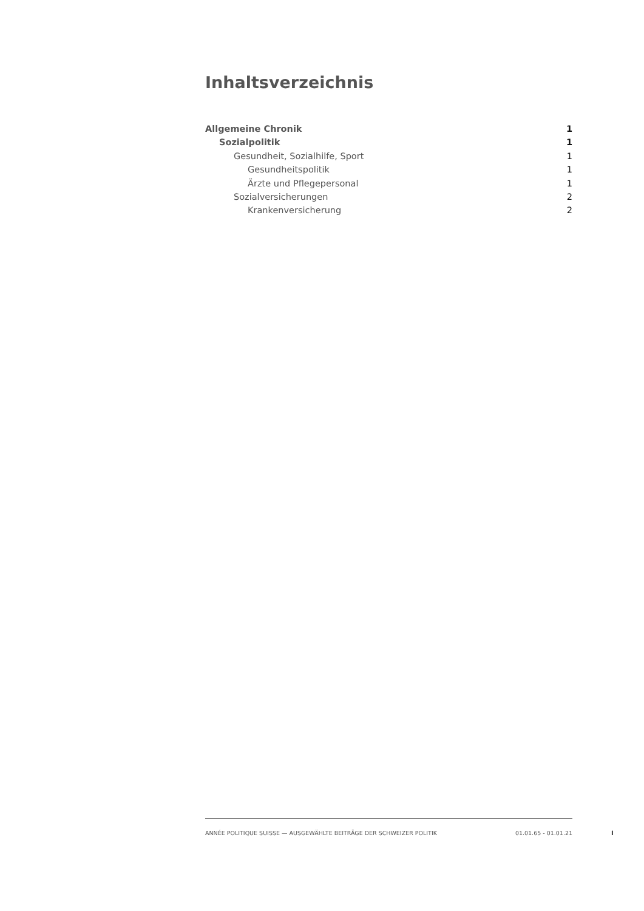Inhaltsverzeichnis
Allgemeine Chronik 1
Sozialpolitik 1
Gesundheit, Sozialhilfe, Sport 1
Gesundheitspolitik 1
Ärzte und Pflegepersonal 1
Sozialversicherungen 2
Krankenversicherung 2
ANNÉE POLITIQUE SUISSE — AUSGEWÄHLTE BEITRÄGE DER SCHWEIZER POLITIK 01.01.65 - 01.01.21
I